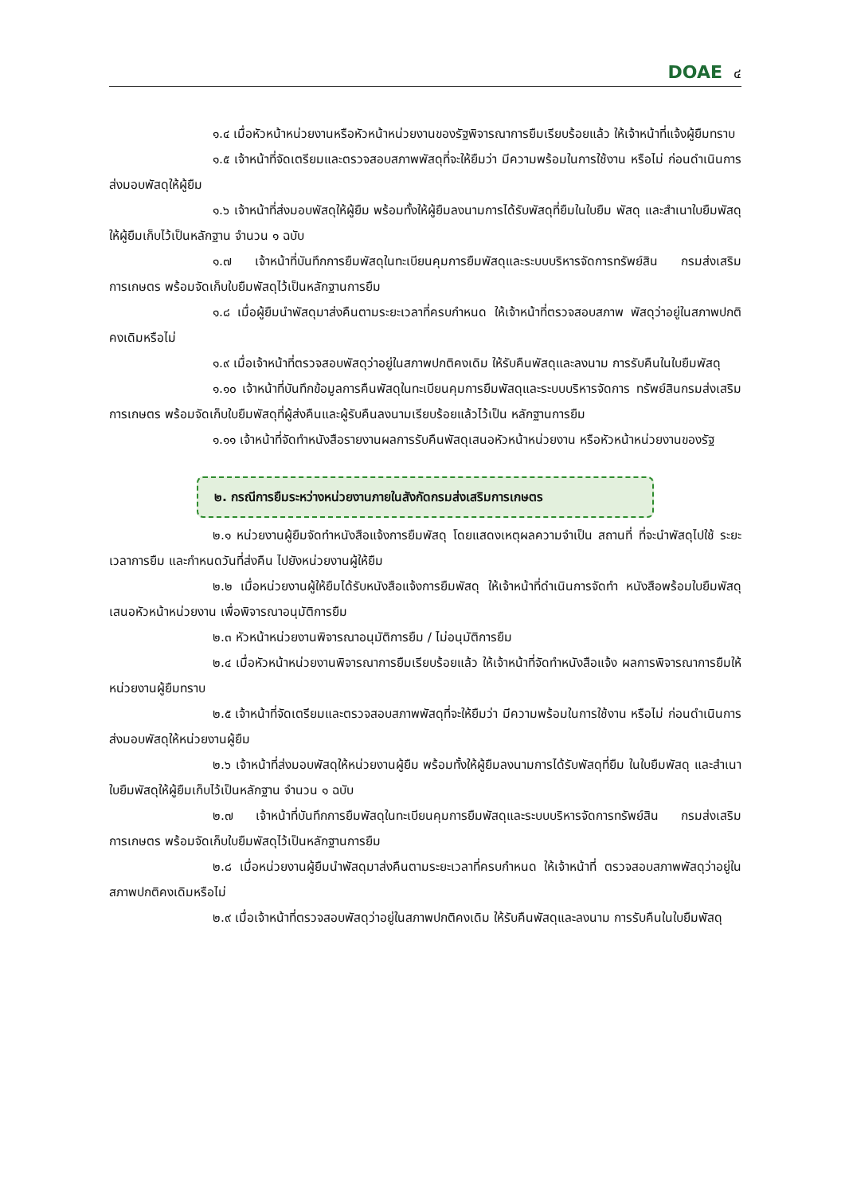DOAE ๔
๑.๔ เมื่อหัวหน้าหน่วยงานหรือหัวหน้าหน่วยงานของรัฐพิจารณาการยืมเรียบร้อยแล้ว ให้เจ้าหน้าที่แจ้งผู้ยืมทราบ
๑.๕ เจ้าหน้าที่จัดเตรียมและตรวจสอบสภาพพัสดุที่จะให้ยืมว่า มีความพร้อมในการใช้งาน หรือไม่ ก่อนดำเนินการส่งมอบพัสดุให้ผู้ยืม
๑.๖ เจ้าหน้าที่ส่งมอบพัสดุให้ผู้ยืม พร้อมทั้งให้ผู้ยืมลงนามการได้รับพัสดุที่ยืมในใบยืม พัสดุ และสำเนาใบยืมพัสดุให้ผู้ยืมเก็บไว้เป็นหลักฐาน จำนวน ๑ ฉบับ
๑.๗ เจ้าหน้าที่บันทึกการยืมพัสดุในทะเบียนคุมการยืมพัสดุและระบบบริหารจัดการทรัพย์สิน กรมส่งเสริมการเกษตร พร้อมจัดเก็บใบยืมพัสดุไว้เป็นหลักฐานการยืม
๑.๘ เมื่อผู้ยืมนำพัสดุมาส่งคืนตามระยะเวลาที่ครบกำหนด ให้เจ้าหน้าที่ตรวจสอบสภาพ พัสดุว่าอยู่ในสภาพปกติคงเดิมหรือไม่
๑.๙ เมื่อเจ้าหน้าที่ตรวจสอบพัสดุว่าอยู่ในสภาพปกติคงเดิม ให้รับคืนพัสดุและลงนาม การรับคืนในใบยืมพัสดุ
๑.๑๐ เจ้าหน้าที่บันทึกข้อมูลการคืนพัสดุในทะเบียนคุมการยืมพัสดุและระบบบริหารจัดการ ทรัพย์สินกรมส่งเสริมการเกษตร พร้อมจัดเก็บใบยืมพัสดุที่ผู้ส่งคืนและผู้รับคืนลงนามเรียบร้อยแล้วไว้เป็น หลักฐานการยืม
๑.๑๑ เจ้าหน้าที่จัดทำหนังสือรายงานผลการรับคืนพัสดุเสนอหัวหน้าหน่วยงาน หรือหัวหน้าหน่วยงานของรัฐ
๒. กรณีการยืมระหว่างหน่วยงานภายในสังกัดกรมส่งเสริมการเกษตร
๒.๑ หน่วยงานผู้ยืมจัดทำหนังสือแจ้งการยืมพัสดุ โดยแสดงเหตุผลความจำเป็น สถานที่ ที่จะนำพัสดุไปใช้ ระยะเวลาการยืม และกำหนดวันที่ส่งคืน ไปยังหน่วยงานผู้ให้ยืม
๒.๒ เมื่อหน่วยงานผู้ให้ยืมได้รับหนังสือแจ้งการยืมพัสดุ ให้เจ้าหน้าที่ดำเนินการจัดทำ หนังสือพร้อมใบยืมพัสดุเสนอหัวหน้าหน่วยงาน เพื่อพิจารณาอนุมัติการยืม
๒.๓ หัวหน้าหน่วยงานพิจารณาอนุมัติการยืม / ไม่อนุมัติการยืม
๒.๔ เมื่อหัวหน้าหน่วยงานพิจารณาการยืมเรียบร้อยแล้ว ให้เจ้าหน้าที่จัดทำหนังสือแจ้ง ผลการพิจารณาการยืมให้หน่วยงานผู้ยืมทราบ
๒.๕ เจ้าหน้าที่จัดเตรียมและตรวจสอบสภาพพัสดุที่จะให้ยืมว่า มีความพร้อมในการใช้งาน หรือไม่ ก่อนดำเนินการส่งมอบพัสดุให้หน่วยงานผู้ยืม
๒.๖ เจ้าหน้าที่ส่งมอบพัสดุให้หน่วยงานผู้ยืม พร้อมทั้งให้ผู้ยืมลงนามการได้รับพัสดุที่ยืม ในใบยืมพัสดุ และสำเนาใบยืมพัสดุให้ผู้ยืมเก็บไว้เป็นหลักฐาน จำนวน ๑ ฉบับ
๒.๗ เจ้าหน้าที่บันทึกการยืมพัสดุในทะเบียนคุมการยืมพัสดุและระบบบริหารจัดการทรัพย์สิน กรมส่งเสริมการเกษตร พร้อมจัดเก็บใบยืมพัสดุไว้เป็นหลักฐานการยืม
๒.๘ เมื่อหน่วยงานผู้ยืมนำพัสดุมาส่งคืนตามระยะเวลาที่ครบกำหนด ให้เจ้าหน้าที่ ตรวจสอบสภาพพัสดุว่าอยู่ในสภาพปกติคงเดิมหรือไม่
๒.๙ เมื่อเจ้าหน้าที่ตรวจสอบพัสดุว่าอยู่ในสภาพปกติคงเดิม ให้รับคืนพัสดุและลงนาม การรับคืนในใบยืมพัสดุ